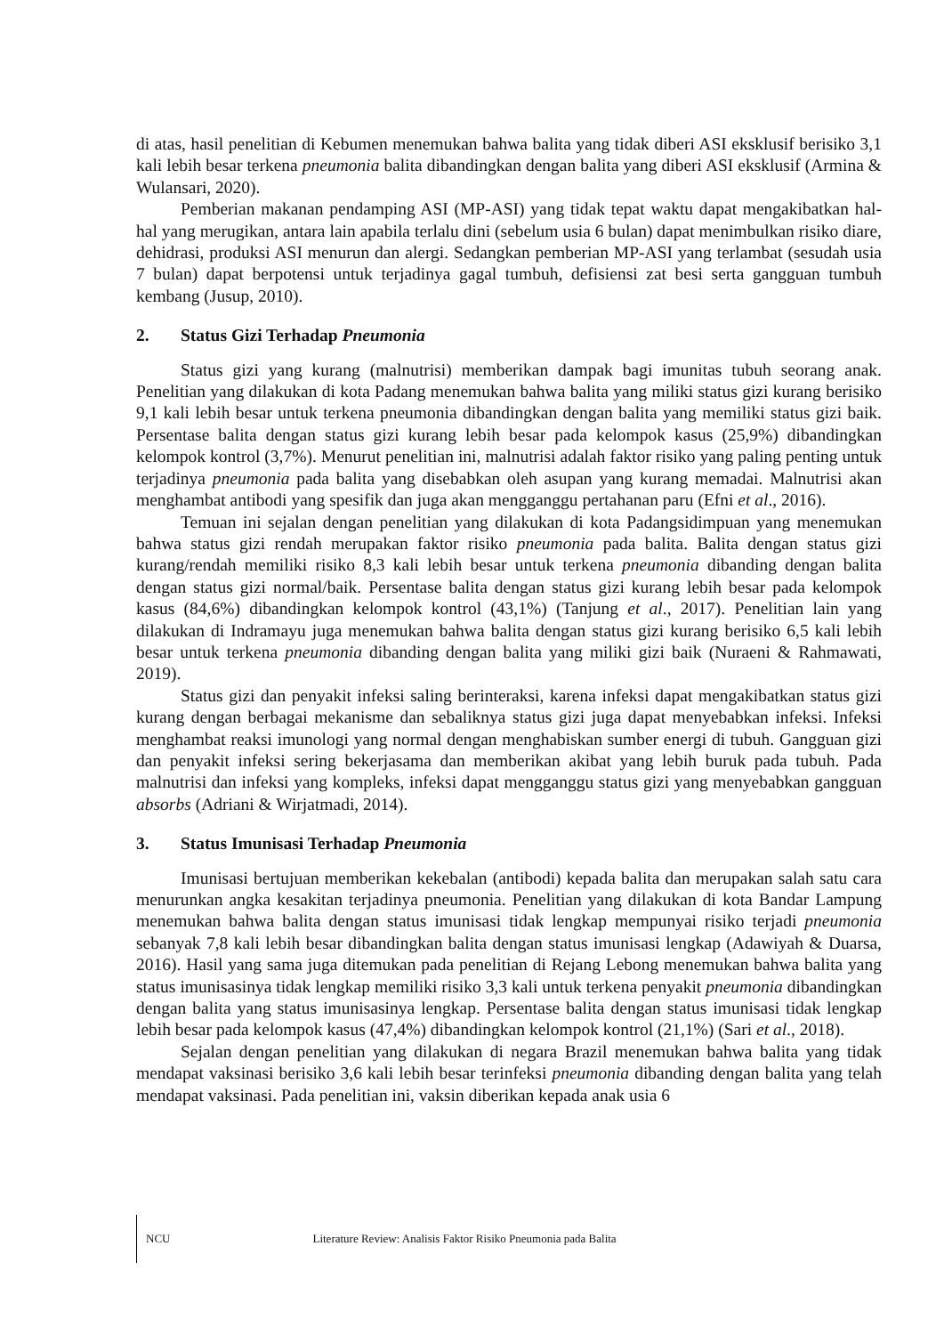di atas, hasil penelitian di Kebumen menemukan bahwa balita yang tidak diberi ASI eksklusif berisiko 3,1 kali lebih besar terkena pneumonia balita dibandingkan dengan balita yang diberi ASI eksklusif (Armina & Wulansari, 2020).
Pemberian makanan pendamping ASI (MP-ASI) yang tidak tepat waktu dapat mengakibatkan hal-hal yang merugikan, antara lain apabila terlalu dini (sebelum usia 6 bulan) dapat menimbulkan risiko diare, dehidrasi, produksi ASI menurun dan alergi. Sedangkan pemberian MP-ASI yang terlambat (sesudah usia 7 bulan) dapat berpotensi untuk terjadinya gagal tumbuh, defisiensi zat besi serta gangguan tumbuh kembang (Jusup, 2010).
2. Status Gizi Terhadap Pneumonia
Status gizi yang kurang (malnutrisi) memberikan dampak bagi imunitas tubuh seorang anak. Penelitian yang dilakukan di kota Padang menemukan bahwa balita yang miliki status gizi kurang berisiko 9,1 kali lebih besar untuk terkena pneumonia dibandingkan dengan balita yang memiliki status gizi baik. Persentase balita dengan status gizi kurang lebih besar pada kelompok kasus (25,9%) dibandingkan kelompok kontrol (3,7%). Menurut penelitian ini, malnutrisi adalah faktor risiko yang paling penting untuk terjadinya pneumonia pada balita yang disebabkan oleh asupan yang kurang memadai. Malnutrisi akan menghambat antibodi yang spesifik dan juga akan mengganggu pertahanan paru (Efni et al., 2016).
Temuan ini sejalan dengan penelitian yang dilakukan di kota Padangsidimpuan yang menemukan bahwa status gizi rendah merupakan faktor risiko pneumonia pada balita. Balita dengan status gizi kurang/rendah memiliki risiko 8,3 kali lebih besar untuk terkena pneumonia dibanding dengan balita dengan status gizi normal/baik. Persentase balita dengan status gizi kurang lebih besar pada kelompok kasus (84,6%) dibandingkan kelompok kontrol (43,1%) (Tanjung et al., 2017). Penelitian lain yang dilakukan di Indramayu juga menemukan bahwa balita dengan status gizi kurang berisiko 6,5 kali lebih besar untuk terkena pneumonia dibanding dengan balita yang miliki gizi baik (Nuraeni & Rahmawati, 2019).
Status gizi dan penyakit infeksi saling berinteraksi, karena infeksi dapat mengakibatkan status gizi kurang dengan berbagai mekanisme dan sebaliknya status gizi juga dapat menyebabkan infeksi. Infeksi menghambat reaksi imunologi yang normal dengan menghabiskan sumber energi di tubuh. Gangguan gizi dan penyakit infeksi sering bekerjasama dan memberikan akibat yang lebih buruk pada tubuh. Pada malnutrisi dan infeksi yang kompleks, infeksi dapat mengganggu status gizi yang menyebabkan gangguan absorbs (Adriani & Wirjatmadi, 2014).
3. Status Imunisasi Terhadap Pneumonia
Imunisasi bertujuan memberikan kekebalan (antibodi) kepada balita dan merupakan salah satu cara menurunkan angka kesakitan terjadinya pneumonia. Penelitian yang dilakukan di kota Bandar Lampung menemukan bahwa balita dengan status imunisasi tidak lengkap mempunyai risiko terjadi pneumonia sebanyak 7,8 kali lebih besar dibandingkan balita dengan status imunisasi lengkap (Adawiyah & Duarsa, 2016). Hasil yang sama juga ditemukan pada penelitian di Rejang Lebong menemukan bahwa balita yang status imunisasinya tidak lengkap memiliki risiko 3,3 kali untuk terkena penyakit pneumonia dibandingkan dengan balita yang status imunisasinya lengkap. Persentase balita dengan status imunisasi tidak lengkap lebih besar pada kelompok kasus (47,4%) dibandingkan kelompok kontrol (21,1%) (Sari et al., 2018).
Sejalan dengan penelitian yang dilakukan di negara Brazil menemukan bahwa balita yang tidak mendapat vaksinasi berisiko 3,6 kali lebih besar terinfeksi pneumonia dibanding dengan balita yang telah mendapat vaksinasi. Pada penelitian ini, vaksin diberikan kepada anak usia 6
NCU Literature Review: Analisis Faktor Risiko Pneumonia pada Balita